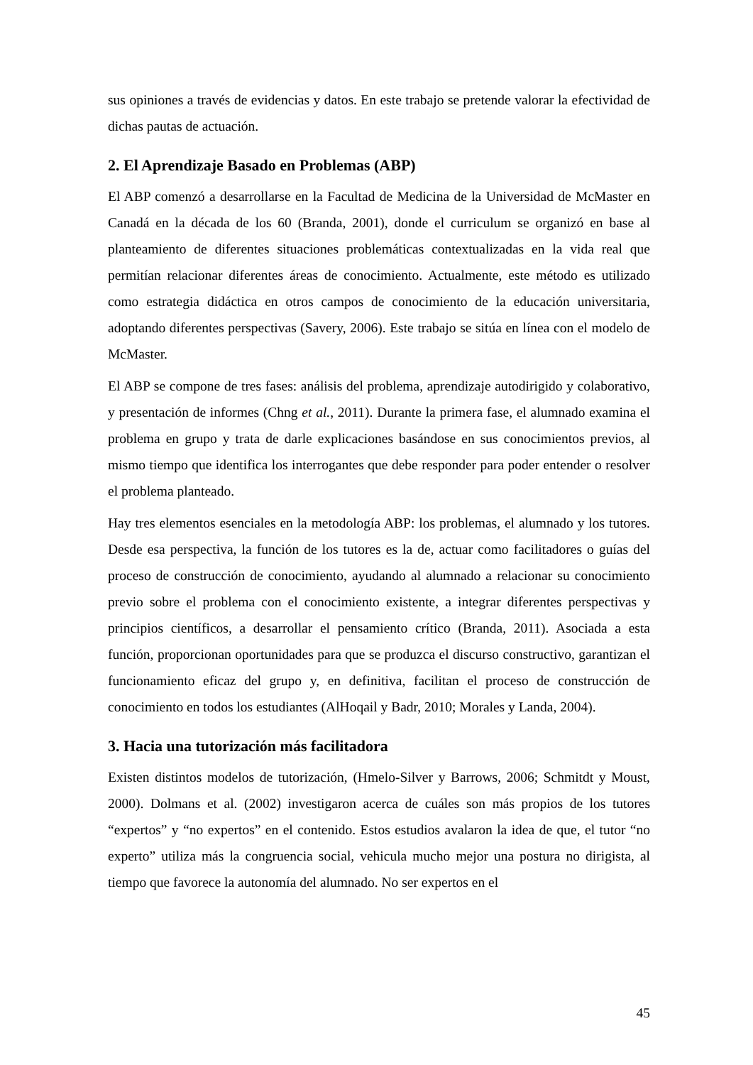sus opiniones a través de evidencias y datos. En este trabajo se pretende valorar la efectividad de dichas pautas de actuación.
2. El Aprendizaje Basado en Problemas (ABP)
El ABP comenzó a desarrollarse en la Facultad de Medicina de la Universidad de McMaster en Canadá en la década de los 60 (Branda, 2001), donde el curriculum se organizó en base al planteamiento de diferentes situaciones problemáticas contextualizadas en la vida real que permitían relacionar diferentes áreas de conocimiento. Actualmente, este método es utilizado como estrategia didáctica en otros campos de conocimiento de la educación universitaria, adoptando diferentes perspectivas (Savery, 2006). Este trabajo se sitúa en línea con el modelo de McMaster.
El ABP se compone de tres fases: análisis del problema, aprendizaje autodirigido y colaborativo, y presentación de informes (Chng et al., 2011). Durante la primera fase, el alumnado examina el problema en grupo y trata de darle explicaciones basándose en sus conocimientos previos, al mismo tiempo que identifica los interrogantes que debe responder para poder entender o resolver el problema planteado.
Hay tres elementos esenciales en la metodología ABP: los problemas, el alumnado y los tutores. Desde esa perspectiva, la función de los tutores es la de, actuar como facilitadores o guías del proceso de construcción de conocimiento, ayudando al alumnado a relacionar su conocimiento previo sobre el problema con el conocimiento existente, a integrar diferentes perspectivas y principios científicos, a desarrollar el pensamiento crítico (Branda, 2011). Asociada a esta función, proporcionan oportunidades para que se produzca el discurso constructivo, garantizan el funcionamiento eficaz del grupo y, en definitiva, facilitan el proceso de construcción de conocimiento en todos los estudiantes (AlHoqail y Badr, 2010; Morales y Landa, 2004).
3. Hacia una tutorización más facilitadora
Existen distintos modelos de tutorización, (Hmelo-Silver y Barrows, 2006; Schmitdt y Moust, 2000). Dolmans et al. (2002) investigaron acerca de cuáles son más propios de los tutores “expertos” y “no expertos” en el contenido. Estos estudios avalaron la idea de que, el tutor “no experto” utiliza más la congruencia social, vehicula mucho mejor una postura no dirigista, al tiempo que favorece la autonomía del alumnado. No ser expertos en el
45